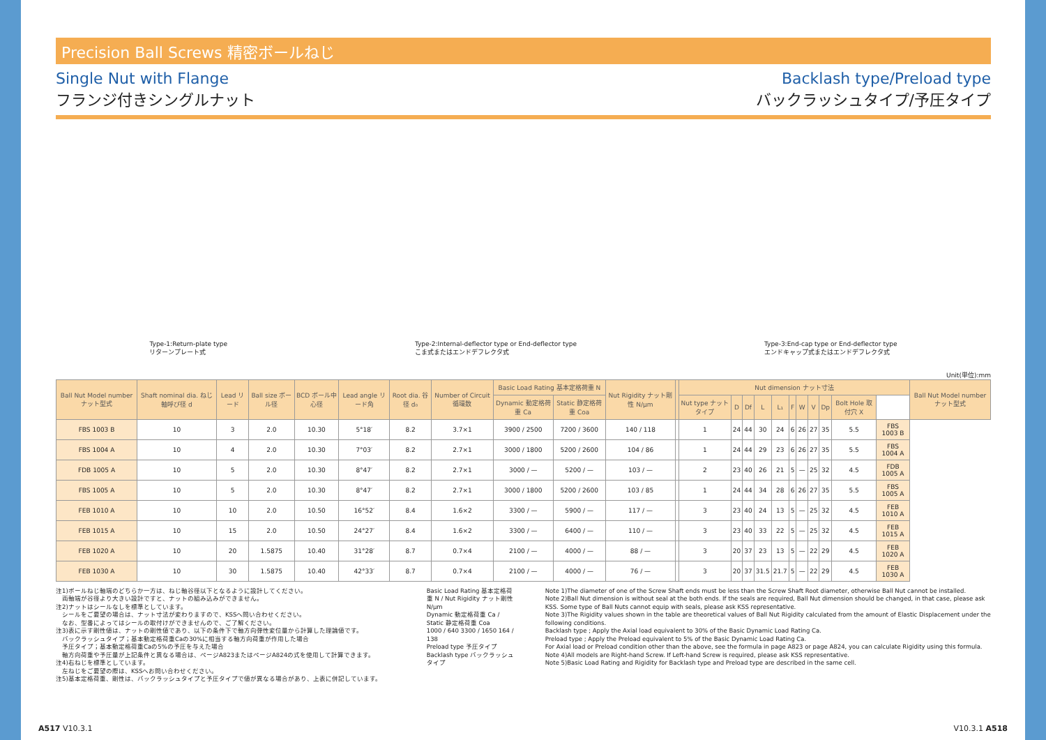Precision Ball Screws 精密ボールねじ
Single Nut with Flange
フランジ付きシングルナット
Backlash type/Preload type
バックラッシュタイプ/予圧タイプ
Type-1:Return-plate type
リターンプレート式
Type-2:Internal-deflector type or End-deflector type
こま式またはエンドデフレクタ式
Type-3:End-cap type or End-deflector type
エンドキャップ式またはエンドデフレクタ式
Unit(単位):mm
| Ball Nut Model number ナット型式 | Shaft nominal dia. ねじ軸呼び径 d | Lead リード | Ball size ボール径 | BCD ボール中心径 | Lead angle リード角 | Root dia. 谷径 d₀ | Number of Circuit 循環数 | Basic Load Rating 基本定格荷重 N | | Nut Rigidity ナット剛性 N/μm | | Nut dimension ナット寸法 | | | | | | | | | | | Ball Nut Model number ナット型式 |
| --- | --- | --- | --- | --- | --- | --- | --- | --- | --- | --- | --- | --- | --- | --- | --- | --- | --- | --- | --- | --- | --- | --- | --- |
| | | | | | | | | Dynamic 動定格荷重 Ca | Static 静定格荷重 Coa | | | Nut type ナットタイプ | D | Df | L | L₁ | F | W | V | Dp | Bolt Hole 取付穴 X | | |
| FBS 1003 B | 10 | 3 | 2.0 | 10.30 | 5°18′ | 8.2 | 3.7×1 | 3900 / 2500 | 7200 / 3600 | 140 / 118 | | 1 | 24 | 44 | 30 | 24 | 6 | 26 | 27 | 35 | 5.5 | FBS 1003 B | |
| FBS 1004 A | 10 | 4 | 2.0 | 10.30 | 7°03′ | 8.2 | 2.7×1 | 3000 / 1800 | 5200 / 2600 | 104 / 86 | | 1 | 24 | 44 | 29 | 23 | 6 | 26 | 27 | 35 | 5.5 | FBS 1004 A | |
| FDB 1005 A | 10 | 5 | 2.0 | 10.30 | 8°47′ | 8.2 | 2.7×1 | 3000 / — | 5200 / — | 103 / — | | 2 | 23 | 40 | 26 | 21 | 5 | — | 25 | 32 | 4.5 | FDB 1005 A | |
| FBS 1005 A | 10 | 5 | 2.0 | 10.30 | 8°47′ | 8.2 | 2.7×1 | 3000 / 1800 | 5200 / 2600 | 103 / 85 | | 1 | 24 | 44 | 34 | 28 | 6 | 26 | 27 | 35 | 5.5 | FBS 1005 A | |
| FEB 1010 A | 10 | 10 | 2.0 | 10.50 | 16°52′ | 8.4 | 1.6×2 | 3300 / — | 5900 / — | 117 / — | | 3 | 23 | 40 | 24 | 13 | 5 | — | 25 | 32 | 4.5 | FEB 1010 A | |
| FEB 1015 A | 10 | 15 | 2.0 | 10.50 | 24°27′ | 8.4 | 1.6×2 | 3300 / — | 6400 / — | 110 / — | | 3 | 23 | 40 | 33 | 22 | 5 | — | 25 | 32 | 4.5 | FEB 1015 A | |
| FEB 1020 A | 10 | 20 | 1.5875 | 10.40 | 31°28′ | 8.7 | 0.7×4 | 2100 / — | 4000 / — | 88 / — | | 3 | 20 | 37 | 23 | 13 | 5 | — | 22 | 29 | 4.5 | FEB 1020 A | |
| FEB 1030 A | 10 | 30 | 1.5875 | 10.40 | 42°33′ | 8.7 | 0.7×4 | 2100 / — | 4000 / — | 76 / — | | 3 | 20 | 37 | 31.5 | 21.7 | 5 | — | 22 | 29 | 4.5 | FEB 1030 A | |
注1)ボールねじ軸端のどちらか一方は、ねじ軸谷径以下となるように設計してください。
　両軸端が谷径より大きい設計ですと、ナットの組み込みができません。
注2)ナットはシールなしを標準としています。
　シールをご要望の場合は、ナット寸法が変わりますので、KSSへ問い合わせください。
　なお、型番によってはシールの取付けができませんので、ご了解ください。
注3)表に示す剛性値は、ナットの剛性値であり、以下の条件下で軸方向弾性変位量から計算した理論値です。
　バックラッシュタイプ；基本動定格荷重Caの30%に相当する軸方向荷重が作用した場合
　予圧タイプ；基本動定格荷重Caの5%の予圧を与えた場合
　軸方向荷重や予圧量が上記条件と異なる場合は、ページA823またはページA824の式を使用して計算できます。
注4)右ねじを標準としています。
　左ねじをご要望の際は、KSSへお問い合わせください。
注5)基本定格荷重、剛性は、バックラッシュタイプと予圧タイプで値が異なる場合があり、上表に併記しています。
Basic Load Rating 基本定格荷重 N / Nut Rigidity ナット剛性 N/μm
Dynamic 動定格荷重 Ca / Static 静定格荷重 Coa
1000 / 640 3300 / 1650 164 / 138
Preload type 予圧タイプ
Backlash type バックラッシュタイプ
Note 1)The diameter of one of the Screw Shaft ends must be less than the Screw Shaft Root diameter, otherwise Ball Nut cannot be installed.
Note 2)Ball Nut dimension is without seal at the both ends. If the seals are required, Ball Nut dimension should be changed, in that case, please ask KSS. Some type of Ball Nuts cannot equip with seals, please ask KSS representative.
Note 3)The Rigidity values shown in the table are theoretical values of Ball Nut Rigidity calculated from the amount of Elastic Displacement under the following conditions.
Backlash type ; Apply the Axial load equivalent to 30% of the Basic Dynamic Load Rating Ca.
Preload type ; Apply the Preload equivalent to 5% of the Basic Dynamic Load Rating Ca.
For Axial load or Preload condition other than the above, see the formula in page A823 or page A824, you can calculate Rigidity using this formula.
Note 4)All models are Right-hand Screw. If Left-hand Screw is required, please ask KSS representative.
Note 5)Basic Load Rating and Rigidity for Backlash type and Preload type are described in the same cell.
A517 V10.3.1 V10.3.1 A518